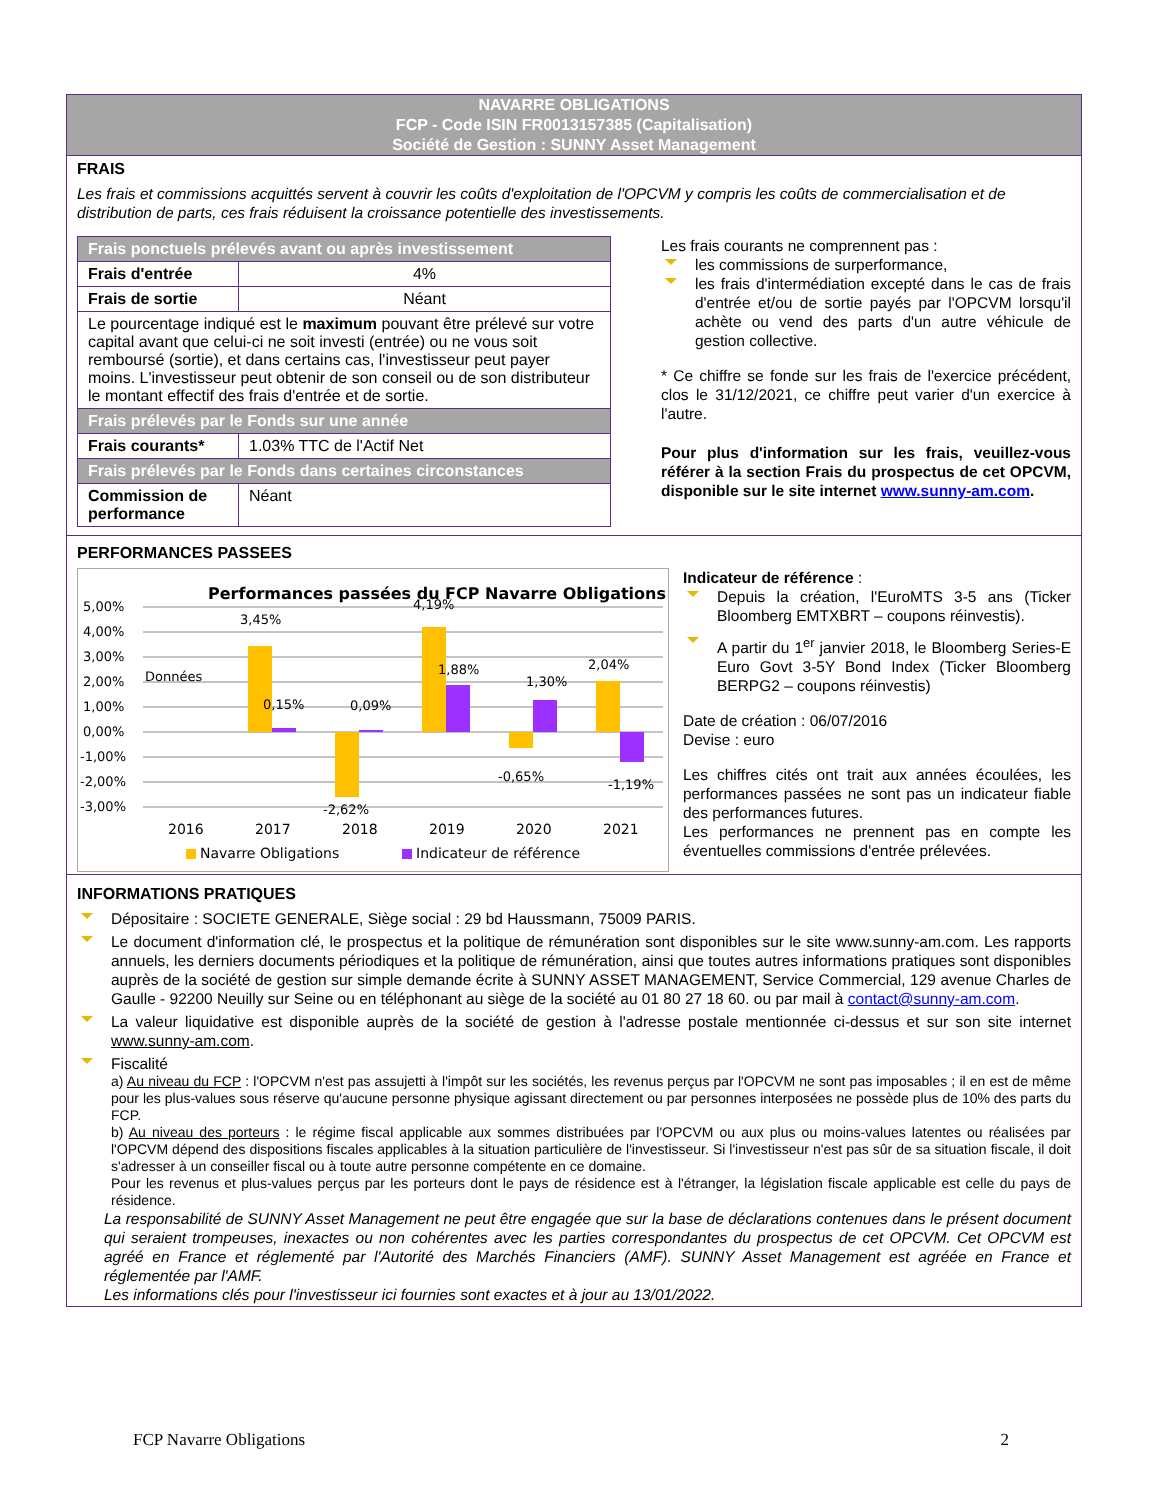NAVARRE OBLIGATIONS
FCP - Code ISIN FR0013157385 (Capitalisation)
Société de Gestion : SUNNY Asset Management
FRAIS
Les frais et commissions acquittés servent à couvrir les coûts d'exploitation de l'OPCVM y compris les coûts de commercialisation et de distribution de parts, ces frais réduisent la croissance potentielle des investissements.
| Frais ponctuels prélevés avant ou après investissement | |
| --- | --- |
| Frais d'entrée | 4% |
| Frais de sortie | Néant |
| Le pourcentage indiqué est le maximum pouvant être prélevé sur votre capital avant que celui-ci ne soit investi (entrée) ou ne vous soit remboursé (sortie), et dans certains cas, l'investisseur peut payer moins. L'investisseur peut obtenir de son conseil ou de son distributeur le montant effectif des frais d'entrée et de sortie. | |
| Frais prélevés par le Fonds sur une année | |
| Frais courants* | 1.03% TTC de l'Actif Net |
| Frais prélevés par le Fonds dans certaines circonstances | |
| Commission de performance | Néant |
Les frais courants ne comprennent pas :
les commissions de surperformance,
les frais d'intermédiation excepté dans le cas de frais d'entrée et/ou de sortie payés par l'OPCVM lorsqu'il achète ou vend des parts d'un autre véhicule de gestion collective.
* Ce chiffre se fonde sur les frais de l'exercice précédent, clos le 31/12/2021, ce chiffre peut varier d'un exercice à l'autre.
Pour plus d'information sur les frais, veuillez-vous référer à la section Frais du prospectus de cet OPCVM, disponible sur le site internet www.sunny-am.com.
PERFORMANCES PASSEES
Performances passées du FCP Navarre Obligations
5,00%
4,00%
3,00%
2,00%
1,00%
0,00%
-1,00%
-2,00%
-3,00%
Données
3,45%
0,15%
0,09%
-2,62%
4,19%
1,88%
-0,65%
1,30%
2,04%
-1,19%
2016
2017
2018
2019
2020
2021
Navarre Obligations
Indicateur de référence
Indicateur de référence :
Depuis la création, l'EuroMTS 3-5 ans (Ticker Bloomberg EMTXBRT – coupons réinvestis).
A partir du 1<sup>er</sup> janvier 2018, le Bloomberg Series-E Euro Govt 3-5Y Bond Index (Ticker Bloomberg BERPG2 – coupons réinvestis)
Date de création : 06/07/2016
Devise : euro
Les chiffres cités ont trait aux années écoulées, les performances passées ne sont pas un indicateur fiable des performances futures.
Les performances ne prennent pas en compte les éventuelles commissions d'entrée prélevées.
INFORMATIONS PRATIQUES
Dépositaire : SOCIETE GENERALE, Siège social : 29 bd Haussmann, 75009 PARIS.
Le document d'information clé, le prospectus et la politique de rémunération sont disponibles sur le site www.sunny-am.com. Les rapports annuels, les derniers documents périodiques et la politique de rémunération, ainsi que toutes autres informations pratiques sont disponibles auprès de la société de gestion sur simple demande écrite à SUNNY ASSET MANAGEMENT, Service Commercial, 129 avenue Charles de Gaulle - 92200 Neuilly sur Seine ou en téléphonant au siège de la société au 01 80 27 18 60. ou par mail à contact@sunny-am.com.
La valeur liquidative est disponible auprès de la société de gestion à l'adresse postale mentionnée ci-dessus et sur son site internet www.sunny-am.com.
Fiscalité
a) Au niveau du FCP : l'OPCVM n'est pas assujetti à l'impôt sur les sociétés, les revenus perçus par l'OPCVM ne sont pas imposables ; il en est de même pour les plus-values sous réserve qu'aucune personne physique agissant directement ou par personnes interposées ne possède plus de 10% des parts du FCP.
b) Au niveau des porteurs : le régime fiscal applicable aux sommes distribuées par l'OPCVM ou aux plus ou moins-values latentes ou réalisées par l'OPCVM dépend des dispositions fiscales applicables à la situation particulière de l'investisseur. Si l'investisseur n'est pas sûr de sa situation fiscale, il doit s'adresser à un conseiller fiscal ou à toute autre personne compétente en ce domaine.
Pour les revenus et plus-values perçus par les porteurs dont le pays de résidence est à l'étranger, la législation fiscale applicable est celle du pays de résidence.
La responsabilité de SUNNY Asset Management ne peut être engagée que sur la base de déclarations contenues dans le présent document qui seraient trompeuses, inexactes ou non cohérentes avec les parties correspondantes du prospectus de cet OPCVM. Cet OPCVM est agréé en France et réglementé par l'Autorité des Marchés Financiers (AMF). SUNNY Asset Management est agréée en France et réglementée par l'AMF.
Les informations clés pour l'investisseur ici fournies sont exactes et à jour au 13/01/2022.
FCP Navarre Obligations 2